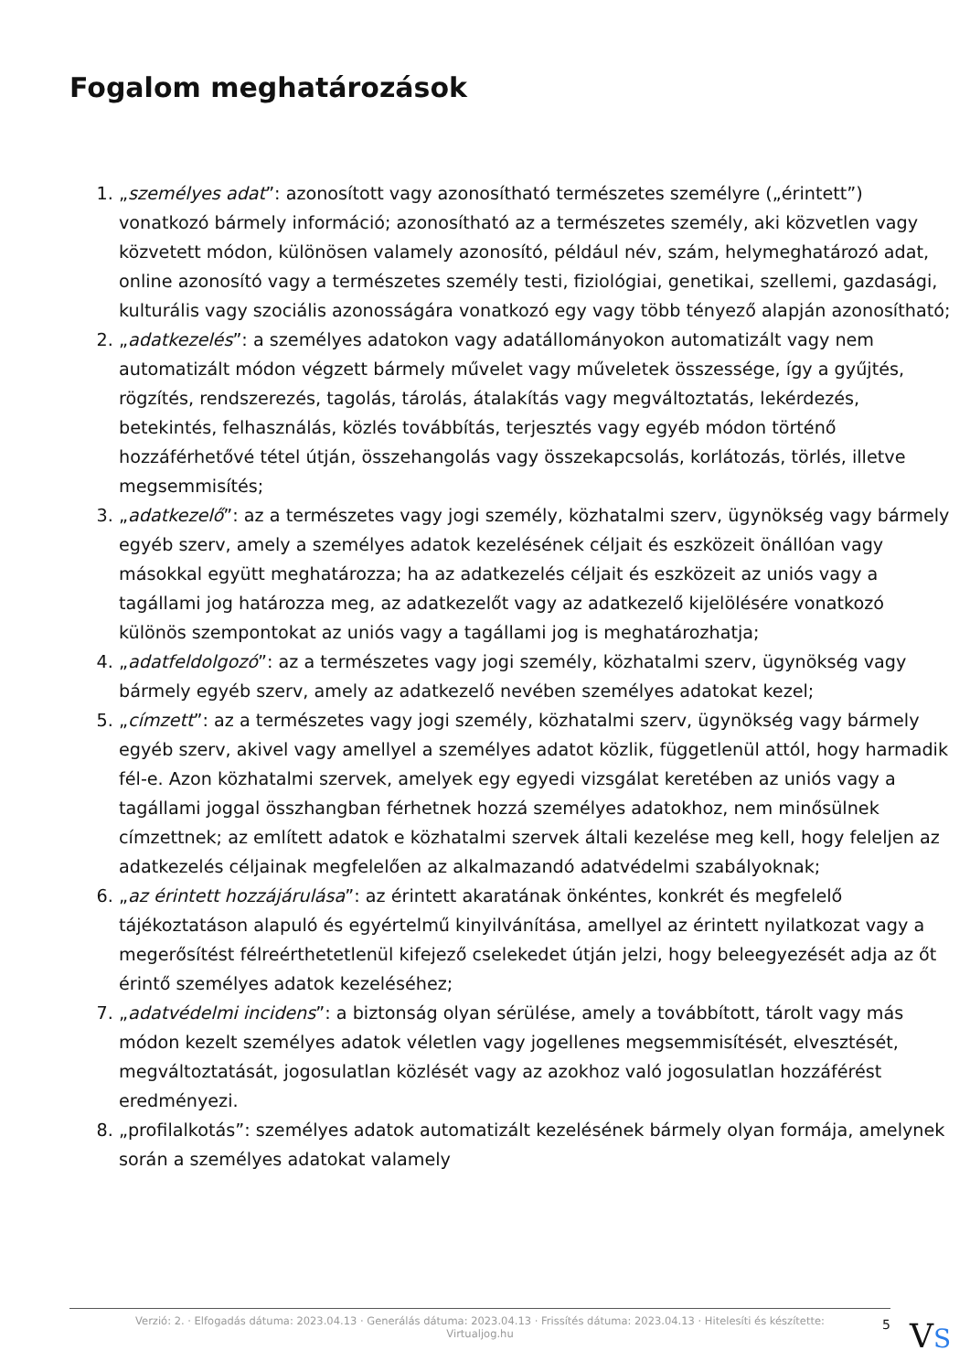Fogalom meghatározások
1. „személyes adat”: azonosított vagy azonosítható természetes személyre („érintett”) vonatkozó bármely információ; azonosítható az a természetes személy, aki közvetlen vagy közvetett módon, különösen valamely azonosító, például név, szám, helymeghatározó adat, online azonosító vagy a természetes személy testi, fiziológiai, genetikai, szellemi, gazdasági, kulturális vagy szociális azonosságára vonatkozó egy vagy több tényező alapján azonosítható;
2. „adatkezelés”: a személyes adatokon vagy adatállományokon automatizált vagy nem automatizált módon végzett bármely művelet vagy műveletek összessége, így a gyűjtés, rögzítés, rendszerezés, tagolás, tárolás, átalakítás vagy megváltoztatás, lekérdezés, betekintés, felhasználás, közlés továbbítás, terjesztés vagy egyéb módon történő hozzáférhetővé tétel útján, összehangolás vagy összekapcsolás, korlátozás, törlés, illetve megsemmisítés;
3. „adatkezelő”: az a természetes vagy jogi személy, közhatalmi szerv, ügynökség vagy bármely egyéb szerv, amely a személyes adatok kezelésének céljait és eszközeit önállóan vagy másokkal együtt meghatározza; ha az adatkezelés céljait és eszközeit az uniós vagy a tagállami jog határozza meg, az adatkezelőt vagy az adatkezelő kijelölésére vonatkozó különös szempontokat az uniós vagy a tagállami jog is meghatározhatja;
4. „adatfeldolgozó”: az a természetes vagy jogi személy, közhatalmi szerv, ügynökség vagy bármely egyéb szerv, amely az adatkezelő nevében személyes adatokat kezel;
5. „címzett”: az a természetes vagy jogi személy, közhatalmi szerv, ügynökség vagy bármely egyéb szerv, akivel vagy amellyel a személyes adatot közlik, függetlenül attól, hogy harmadik fél-e. Azon közhatalmi szervek, amelyek egy egyedi vizsgálat keretében az uniós vagy a tagállami joggal összhangban férhetnek hozzá személyes adatokhoz, nem minősülnek címzettnek; az említett adatok e közhatalmi szervek általi kezelése meg kell, hogy feleljen az adatkezelés céljainak megfelelően az alkalmazandó adatvédelmi szabályoknak;
6. „az érintett hozzájárulása”: az érintett akaratának önkéntes, konkrét és megfelelő tájékoztatáson alapuló és egyértelmű kinyilvánítása, amellyel az érintett nyilatkozat vagy a megerősítést félreérthetetlenül kifejező cselekedet útján jelzi, hogy beleegyezését adja az őt érintő személyes adatok kezeléséhez;
7. „adatvédelmi incidens”: a biztonság olyan sérülése, amely a továbbított, tárolt vagy más módon kezelt személyes adatok véletlen vagy jogellenes megsemmisítését, elvesztését, megváltoztatását, jogosulatlan közlését vagy az azokhoz való jogosulatlan hozzáférést eredményezi.
8. „profilalkotás”: személyes adatok automatizált kezelésének bármely olyan formája, amelynek során a személyes adatokat valamely
Verzió: 2. · Elfogadás dátuma: 2023.04.13 · Generálás dátuma: 2023.04.13 · Frissítés dátuma: 2023.04.13 · Hitelesíti és készítette: Virtualjog.hu
5 VS